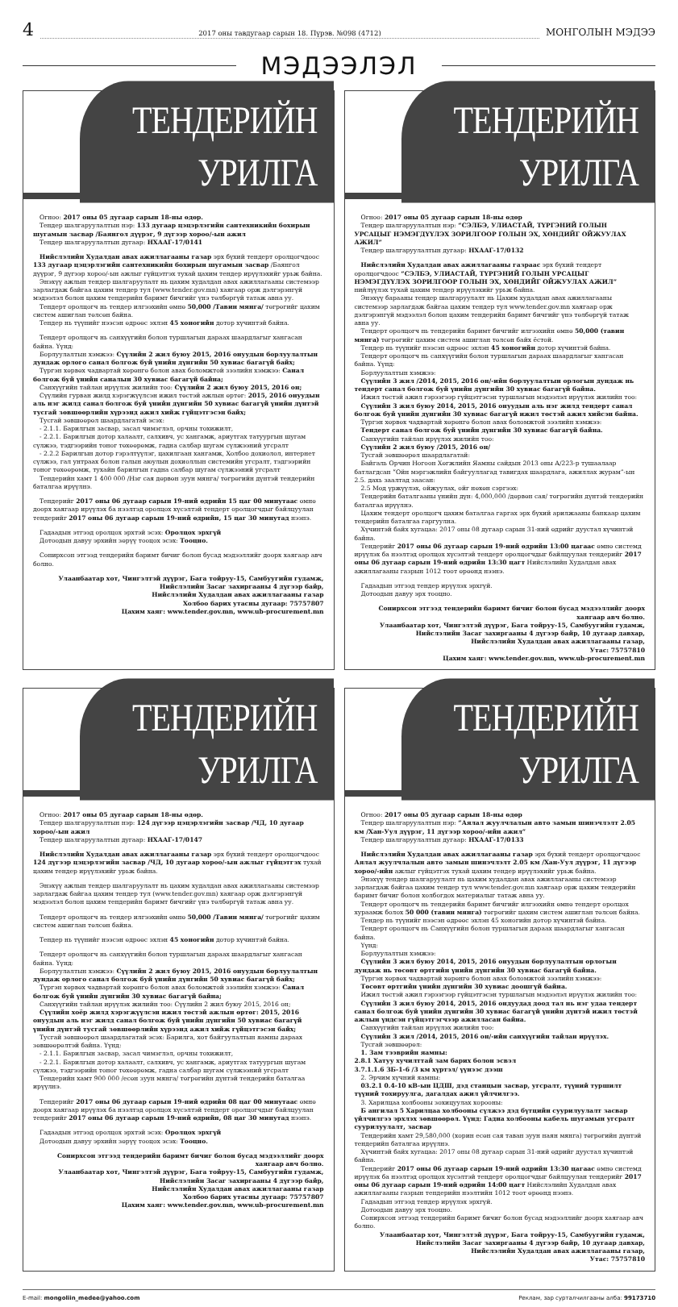4 2017 оны тавдугаар сарын 18. Пүрэв. №098 (4712) МОНГОЛЫН МЭДЭЭ
МЭДЭЭЛЭЛ
ТЕНДЕРИЙН УРИЛГА
Огноо: 2017 оны 05 дугаар сарын 18-ны өдөр.
Тендер шалгаруулалтын нэр: 133 дугаар цэцэрлэгийн сантехникийн бохирын шугамын засвар /Баянгол дүүрэг, 9 дүгээр хороо/-ын ажил
Тендер шалгаруулалтын дугаар: НХААГ-17/0141
Нийслэлийн Худалдан авах ажиллагааны газар эрх бүхий тендерт оролцогчдоос 133 дугаар цэцэрлэгийн сантехникийн бохирын шугамын засвар /Баянгол дүүрэг, 9 дүгээр хороо/-ын ажлыг гүйцэтгэх тухай цахим тендер ирүүлэхийг урьж байна.
Энэхүү ажлын тендер шалгаруулалт нь цахим худалдан авах ажиллагааны системээр зарлагдаж байгаа цахим тендер тул (www.tender.gov.mn) хаягаар орж дэлгэрэнгүй мэдээлэл болон цахим тендерийн баримт бичгийг үнэ төлбөргүй татаж авна уу.
Тендерт оролцогч нь тендер илгээхийн өмнө 50,000 /Тавин мянга/ төгрөгийг цахим систем ашиглан төлсөн байна.
Тендер нь түүнийг нээсэн өдрөөс эхлэн 45 хоногийн дотор хүчинтэй байна.
Тендерт оролцогч нь санхүүгийн болон туршлагын дараах шаардлагыг хангасан байна. Үүнд:
Борлуулалтын хэмжээ: Сүүлийн 2 жил буюу 2015, 2016 онуудын борлуулалтын дундаж орлого санал болгож буй үнийн дүнгийн 50 хувиас багагүй байх;
Түргэн хөрвөх чадвартай хөрөнгө болон авах боломжтой зээлийн хэмжээ: Санал болгож буй үнийн саналын 30 хувиас багагүй байна;
Санхүүгийн тайлан ирүүлэх жилийн тоо: Сүүлийн 2 жил буюу 2015, 2016 он;
Сүүлийн гурван жилд хэрэгжүүлсэн ижил төстэй ажлын өртөг: 2015, 2016 онуудын аль нэг жилд санал болгож буй үнийн дүнгийн 50 хувиас багагүй үнийн дүнтэй тусгай зөвшөөрлийн хүрээнд ажил хийж гүйцэтгэсэн байх;
Тусгай зөвшөөрөл шаардлагатай эсэх:
- 2.1.1. Барилгын засвар, засал чимэглэл, орчны тохижилт,
- 2.2.1. Барилгын дотор халаалт, салхивч, ус хангамж, ариутгах татуургын шугам сүлжээ, тэдгээрийн тоног төхөөрөмж, гадна салбар шугам сүлжээний угсралт
- 2.2.2 Барилгын дотор гэрэлтүүлэг, цахилгаан хангамж, Холбоо дохиолол, интернет сүлжээ, гал унтраах болон галын аюулын дохиоллын системийн угсралт, тэдгээрийн тоног төхөөрөмж, тухайн барилгын гадна салбар шугам сүлжээний угсралт
Тендерийн хамт 1 400 000 /Нэг сая дөрвөн зуун мянга/ төгрөгийн дүнтэй тендерийн баталгаа ирүүлнэ.
Тендерийг 2017 оны 06 дугаар сарын 19-ний өдрийн 15 цаг 00 минутаас өмнө доорх хаягаар ирүүлэх ба нээлтэд оролцох хүсэлтэй тендерт оролцогчдыг байлцуулан тендерийг 2017 оны 06 дугаар сарын 19-ний өдрийн, 15 цаг 30 минутад нээнэ.
Гадаадын этгээд оролцох эрхтэй эсэх: Оролцох эрхгүй
Дотоодын давуу эрхийн зөрүү тооцох эсэх: Тооцно.
Сонирхсон этгээд тендерийн баримт бичиг болон бусад мэдээллийг доорх хаягаар авч болно.
Улаанбаатар хот, Чингэлтэй дүүрэг, Бага тойруу-15, Самбуугийн гудамж,
Нийслэлийн Засаг захиргааны 4 дүгээр байр,
Нийслэлийн Худалдан авах ажиллагааны газар
Холбоо барих утасны дугаар: 75757807
Цахим хаяг: www.tender.gov.mn, www.ub-procurement.mn
ТЕНДЕРИЙН УРИЛГА
Огноо: 2017 оны 05 дугаар сарын 18-ны өдөр
Тендер шалгаруулалтын нэр: “СЭЛБЭ, УЛИАСТАЙ, ТҮРГЭНИЙ ГОЛЫН УРСАЦЫГ НЭМЭГДҮҮЛЭХ ЗОРИЛГООР ГОЛЫН ЭХ, ХӨНДИЙГ ОЙЖУУЛАХ АЖИЛ”
Тендер шалгаруулалтын дугаар: НХААГ-17/0132
Нийслэлийн Худалдан авах ажиллагааны газраас эрх бүхий тендерт оролцогчдоос “СЭЛБЭ, УЛИАСТАЙ, ТҮРГЭНИЙ ГОЛЫН УРСАЦЫГ НЭМЭГДҮҮЛЭХ ЗОРИЛГООР ГОЛЫН ЭХ, ХӨНДИЙГ ОЙЖУУЛАХ АЖИЛ” нийлүүлэх тухай цахим тендер ирүүлэхийг урьж байна.
Энэхүү барааны тендер шалгаруулалт нь Цахим худалдан авах ажиллагааны системээр зарлагдаж байгаа цахим тендер тул www.tender.gov.mn хаягаар орж дэлгэрэнгүй мэдээлэл болон цахим тендерийн баримт бичгийг үнэ төлбөргүй татаж авна уу.
Тендерт оролцогч нь тендерийн баримт бичгийг илгээхийн өмнө 50,000 (тавин мянга) төгрөгийг цахим систем ашиглан төлсөн байх ёстой.
Тендер нь түүнийг нээсэн өдрөөс эхлэн 45 хоногийн дотор хүчинтэй байна.
Тендерт оролцогч нь санхүүгийн болон туршлагын дараах шаардлагыг хангасан байна. Үүнд:
Борлуулалтын хэмжээ:
Сүүлийн 3 жил /2014, 2015, 2016 он/-ийн борлуулалтын орлогын дундаж нь тендерт санал болгож буй үнийн дүнгийн 30 хувиас багагүй байна.
Ижил төстэй ажил гэрээгээр гүйцэтгэсэн туршлагын мэдээлэл ирүүлэх жилийн тоо:
Сүүлийн 3 жил буюу 2014, 2015, 2016 онуудын аль нэг жилд тендерт санал болгож буй үнийн дүнгийн 30 хувиас багагүй ижил төстэй ажил хийсэн байна.
Түргэн хөрвөх чадвартай хөрөнгө болон авах боломжтой зээлийн хэмжээ:
Тендерт санал болгож буй үнийн дүнгийн 30 хувиас багагүй байна.
Санхүүгийн тайлан ирүүлэх жилийн тоо:
Сүүлийн 2 жил буюу /2015, 2016 он/
Тусгай зөвшөөрөл шаардлагатай:
Байгаль Орчин Ногоон Хөгжлийн Яамны сайдын 2013 оны А/223-р тушаалаар батлагдсан “Ойн мэргэжлийн байгууллагад тавигдах шаардлага, ажиллах журам”-ын 2.5. дахь заалтад заасан:
2.5 Мод үржүүлэх, ойжуулах, ойг нөхөн сэргээх:
Тендерийн баталгааны үнийн дүн: 4,000,000 /дөрвөн сая/ төгрөгийн дүнтэй тендерийн баталгаа ирүүлнэ.
Цахим тендерт оролцогч цахим баталгаа гаргах эрх бүхий арилжааны банкаар цахим тендерийн баталгаа гаргуулна.
Хүчинтэй байх хугацаа: 2017 оны 08 дугаар сарын 31-ний өдрийг дуустал хүчинтэй байна.
Тендерийг 2017 оны 06 дугаар сарын 19-ний өдрийн 13:00 цагаас өмнө системд ирүүлэх ба нээлтэд оролцох хүсэлтэй тендерт оролцогчдыг байлцуулан тендерийг 2017 оны 06 дугаар сарын 19-ний өдрийн 13:30 цагт Нийслэлийн Худалдан авах ажиллагааны газрын 1012 тоот өрөөнд нээнэ.
Гадаадын этгээд тендер ирүүлэх эрхгүй.
Дотоодын давуу эрх тооцно.
Сонирхсон этгээд тендерийн баримт бичиг болон бусад мэдээллийг доорх хаягаар авч болно.
Улаанбаатар хот, Чингэлтэй дүүрэг, Бага тойруу-15, Самбуугийн гудамж,
Нийслэлийн Засаг захиргааны 4 дүгээр байр, 10 дугаар давхар,
Нийслэлийн Худалдан авах ажиллагааны газар,
Утас: 75757810
Цахим хаяг: www.tender.gov.mn, www.ub-procurement.mn
ТЕНДЕРИЙН УРИЛГА
Огноо: 2017 оны 05 дугаар сарын 18-ны өдөр.
Тендер шалгаруулалтын нэр: 124 дүгээр цэцэрлэгийн засвар /ЧД, 10 дугаар хороо/-ын ажил
Тендер шалгаруулалтын дугаар: НХААГ-17/0147
Нийслэлийн Худалдан авах ажиллагааны газар эрх бүхий тендерт оролцогчдоос 124 дүгээр цэцэрлэгийн засвар /ЧД, 10 дугаар хороо/-ын ажлыг гүйцэтгэх тухай цахим тендер ирүүлэхийг урьж байна.
Энэхүү ажлын тендер шалгаруулалт нь цахим худалдан авах ажиллагааны системээр зарлагдаж байгаа цахим тендер тул (www.tender.gov.mn) хаягаар орж дэлгэрэнгүй мэдээлэл болон цахим тендерийн баримт бичгийг үнэ төлбөргүй татаж авна уу.
Тендерт оролцогч нь тендер илгээхийн өмнө 50,000 /Тавин мянга/ төгрөгийг цахим систем ашиглан төлсөн байна.
Тендер нь түүнийг нээсэн өдрөөс эхлэн 45 хоногийн дотор хүчинтэй байна.
Тендерт оролцогч нь санхүүгийн болон туршлагын дараах шаардлагыг хангасан байна. Үүнд:
Борлуулалтын хэмжээ: Сүүлийн 2 жил буюу 2015, 2016 онуудын борлуулалтын дундаж орлого санал болгож буй үнийн дүнгийн 50 хувиас багагүй байх;
Түргэн хөрвөх чадвартай хөрөнгө болон авах боломжтой зээлийн хэмжээ: Санал болгож буй үнийн дүнгийн 30 хувиас багагүй байна;
Санхүүгийн тайлан ирүүлэх жилийн тоо: Сүүлийн 2 жил буюу 2015, 2016 он;
Сүүлийн хоёр жилд хэрэгжүүлсэн ижил төстэй ажлын өртөг: 2015, 2016 онуудын аль нэг жилд санал болгож буй үнийн дүнгийн 50 хувиас багагүй үнийн дүнтэй тусгай зөвшөөрлийн хүрээнд ажил хийж гүйцэтгэсэн байх;
Тусгай зөвшөөрөл шаардлагатай эсэх: Барилга, хот байгуулалтын яамны дараах зөвшөөрөлтэй байна. Үүнд:
- 2.1.1. Барилгын засвар, засал чимэглэл, орчны тохижилт,
- 2.2.1. Барилгын дотор халаалт, салхивч, ус хангамж, ариутгах татуургын шугам сүлжээ, тэдгээрийн тоног төхөөрөмж, гадна салбар шугам сүлжээний угсралт
Тендерийн хамт 900 000 /есөн зуун мянга/ төгрөгийн дүнтэй тендерийн баталгаа ирүүлнэ.
Тендерийг 2017 оны 06 дугаар сарын 19-ний өдрийн 08 цаг 00 минутаас өмнө доорх хаягаар ирүүлэх ба нээлтэд оролцох хүсэлтэй тендерт оролцогчдыг байлцуулан тендерийг 2017 оны 06 дугаар сарын 19-ний өдрийн, 08 цаг 30 минутад нээнэ.
Гадаадын этгээд оролцох эрхтэй эсэх: Оролцох эрхгүй
Дотоодын давуу эрхийн зөрүү тооцох эсэх: Тооцно.
Сонирхсон этгээд тендерийн баримт бичиг болон бусад мэдээллийг доорх хаягаар авч болно.
Улаанбаатар хот, Чингэлтэй дүүрэг, Бага тойруу-15, Самбуугийн гудамж,
Нийслэлийн Засаг захиргааны 4 дүгээр байр,
Нийслэлийн Худалдан авах ажиллагааны газар
Холбоо барих утасны дугаар: 75757807
Цахим хаяг: www.tender.gov.mn, www.ub-procurement.mn
ТЕНДЕРИЙН УРИЛГА
Огноо: 2017 оны 05 дугаар сарын 18-ны өдөр
Тендер шалгаруулалтын нэр: “Аялал жуулчлалын авто замын шинэчлэлт 2.05 км /Хан-Уул дүүрэг, 11 дүгээр хороо/-ийн ажил”
Тендер шалгаруулалтын дугаар: НХААГ-17/0133
Нийслэлийн Худалдан авах ажиллагааны газар эрх бүхий тендерт оролцогчдоос Аялал жуулчлалын авто замын шинэчлэлт 2.05 км /Хан-Уул дүүрэг, 11 дүгээр хороо/-ийн ажлыг гүйцэтгэх тухай цахим тендер ирүүлэхийг урьж байна.
Энэхүү тендер шалгаруулалт нь цахим худалдан авах ажиллагааны системээр зарлагдаж байгаа цахим тендер тул www.tender.gov.mn хаягаар орж цахим тендерийн баримт бичиг болон холбогдох материалыг татаж авна уу.
Тендерт оролцогч нь тендерийн баримт бичгийг илгээхийн өмнө тендерт оролцох хураамж болох 50 000 (тавин мянга) төгрөгийг цахим систем ашиглан төлсөн байна.
Тендер нь түүнийг нээсэн өдрөөс эхлэн 45 хоногийн дотор хүчинтэй байна.
Тендерт оролцогч нь Санхүүгийн болон туршлагын дараах шаардлагыг хангасан байна.
Үүнд:
Борлуулалтын хэмжээ:
Сүүлийн 3 жил буюу 2014, 2015, 2016 онуудын борлуулалтын орлогын дундаж нь төсөвт өртгийн үнийн дүнгийн 30 хувиас багагүй байна.
Түргэн хөрвөх чадвартай хөрөнгө болон авах боломжтой зээлийн хэмжээ:
Төсөвт өртгийн үнийн дүнгийн 30 хувиас доошгүй байна.
Ижил төстэй ажил гэрээгээр гүйцэтгэсэн туршлагын мэдээлэл ирүүлэх жилийн тоо:
Сүүлийн 3 жил буюу 2014, 2015, 2016 ондуудад доод тал нь нэг удаа тендерт санал болгож буй үнийн дүнгийн 30 хувиас багагүй үнийн дүнтэй ижил төстэй ажлын үндсэн гүйцэтгэгчээр ажилласан байна.
Санхүүгийн тайлан ирүүлэх жилийн тоо:
Сүүлийн 3 жил /2014, 2015, 2016 он/-ийн санхүүгийн тайлан ирүүлэх.
Тусгай зөвшөөрөл:
1. Зам тээврийн яамны:
2.8.1 Хатуу хучилттай зам барих болон эсвэл
3.7.1.1.6 ЗБ-1-6 /3 км хүртэл/ үүнээс дээш
2. Эрчим хүчний яамны:
03.2.1 0.4-10 кВ-ын ЦДШ, дэд станцын засвар, угсралт, түүний туршилт түүний тохируулга, дагалдах ажил үйлчилгээ.
3. Харилцаа холбооны зохицуулах хорооны:
Б ангилал 5 Харилцаа холбооны сүлжээ дэд бүтцийн суурилуулалт засвар үйлчилгээ эрхлэх зөвшөөрөл. Үүнд: Гадна холбооны кабель шугамын угсралт суурилуулалт, засвар
Тендерийн хамт 29,580,000 (хорин есөн сая таван зуун наян мянга) төгрөгийн дүнтэй тендерийн баталгаа ирүүлнэ.
Хүчинтэй байх хугацаа: 2017 оны 08 дугаар сарын 31-ний өдрийг дуустал хүчинтэй байна.
Тендерийг 2017 оны 06 дугаар сарын 19-ний өдрийн 13:30 цагаас өмнө системд ирүүлэх ба нээлтэд оролцох хүсэлтэй тендерт оролцогчдыг байлцуулан тендерийг 2017 оны 06 дугаар сарын 19-ний өдрийн 14:00 цагт Нийслэлийн Худалдан авах ажиллагааны газрын тендерийн нээлтийн 1012 тоот өрөөнд нээнэ.
Гадаадын этгээд тендер ирүүлэх эрхгүй.
Дотоодын давуу эрх тооцно.
Сонирхсон этгээд тендерийн баримт бичиг болон бусад мэдээллийг доорх хаягаар авч болно.
Улаанбаатар хот, Чингэлтэй дүүрэг, Бага тойруу-15, Самбуугийн гудамж,
Нийслэлийн Засаг захиргааны 4 дүгээр байр, 10 дугаар давхар,
Нийслэлийн Худалдан авах ажиллагааны газар,
Утас: 75757810
E-mail: mongoliin_medee@yahoo.com Реклам, зар сурталчилгааны алба: 99173710